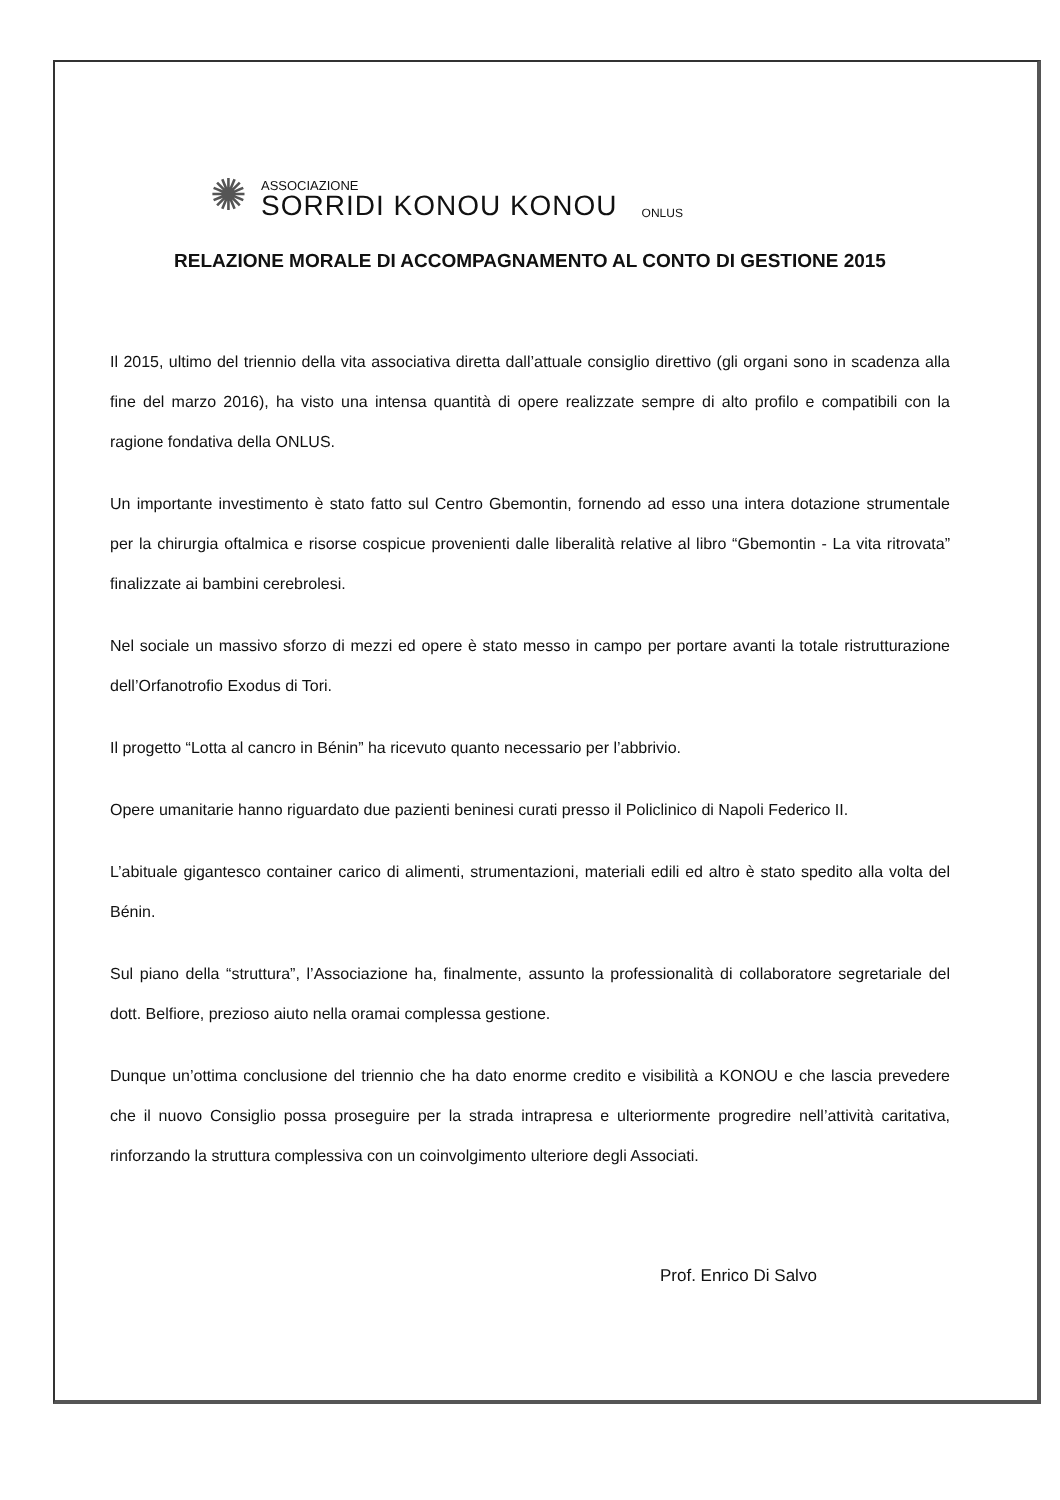✺
ASSOCIAZIONE
SORRIDI KONOU KONOU
ONLUS
RELAZIONE MORALE DI ACCOMPAGNAMENTO AL CONTO DI GESTIONE 2015
Il 2015, ultimo del triennio della vita associativa diretta dall’attuale consiglio direttivo (gli organi sono in scadenza alla fine del marzo 2016), ha visto una intensa quantità di opere realizzate sempre di alto profilo e compatibili con la ragione fondativa della ONLUS.
Un importante investimento è stato fatto sul Centro Gbemontin, fornendo ad esso una intera dotazione strumentale per la chirurgia oftalmica e risorse cospicue provenienti dalle liberalità relative al libro “Gbemontin - La vita ritrovata” finalizzate ai bambini cerebrolesi.
Nel sociale un massivo sforzo di mezzi ed opere è stato messo in campo per portare avanti la totale ristrutturazione dell’Orfanotrofio Exodus di Tori.
Il progetto “Lotta al cancro in Bénin” ha ricevuto quanto necessario per l’abbrivio.
Opere umanitarie hanno riguardato due pazienti beninesi curati presso il Policlinico di Napoli Federico II.
L’abituale gigantesco container carico di alimenti, strumentazioni, materiali edili ed altro è stato spedito alla volta del Bénin.
Sul piano della “struttura”, l’Associazione ha, finalmente, assunto la professionalità di collaboratore segretariale del dott. Belfiore, prezioso aiuto nella oramai complessa gestione.
Dunque un’ottima conclusione del triennio che ha dato enorme credito e visibilità a KONOU e che lascia prevedere che il nuovo Consiglio possa proseguire per la strada intrapresa e ulteriormente progredire nell’attività caritativa, rinforzando la struttura complessiva con un coinvolgimento ulteriore degli Associati.
Prof. Enrico Di Salvo